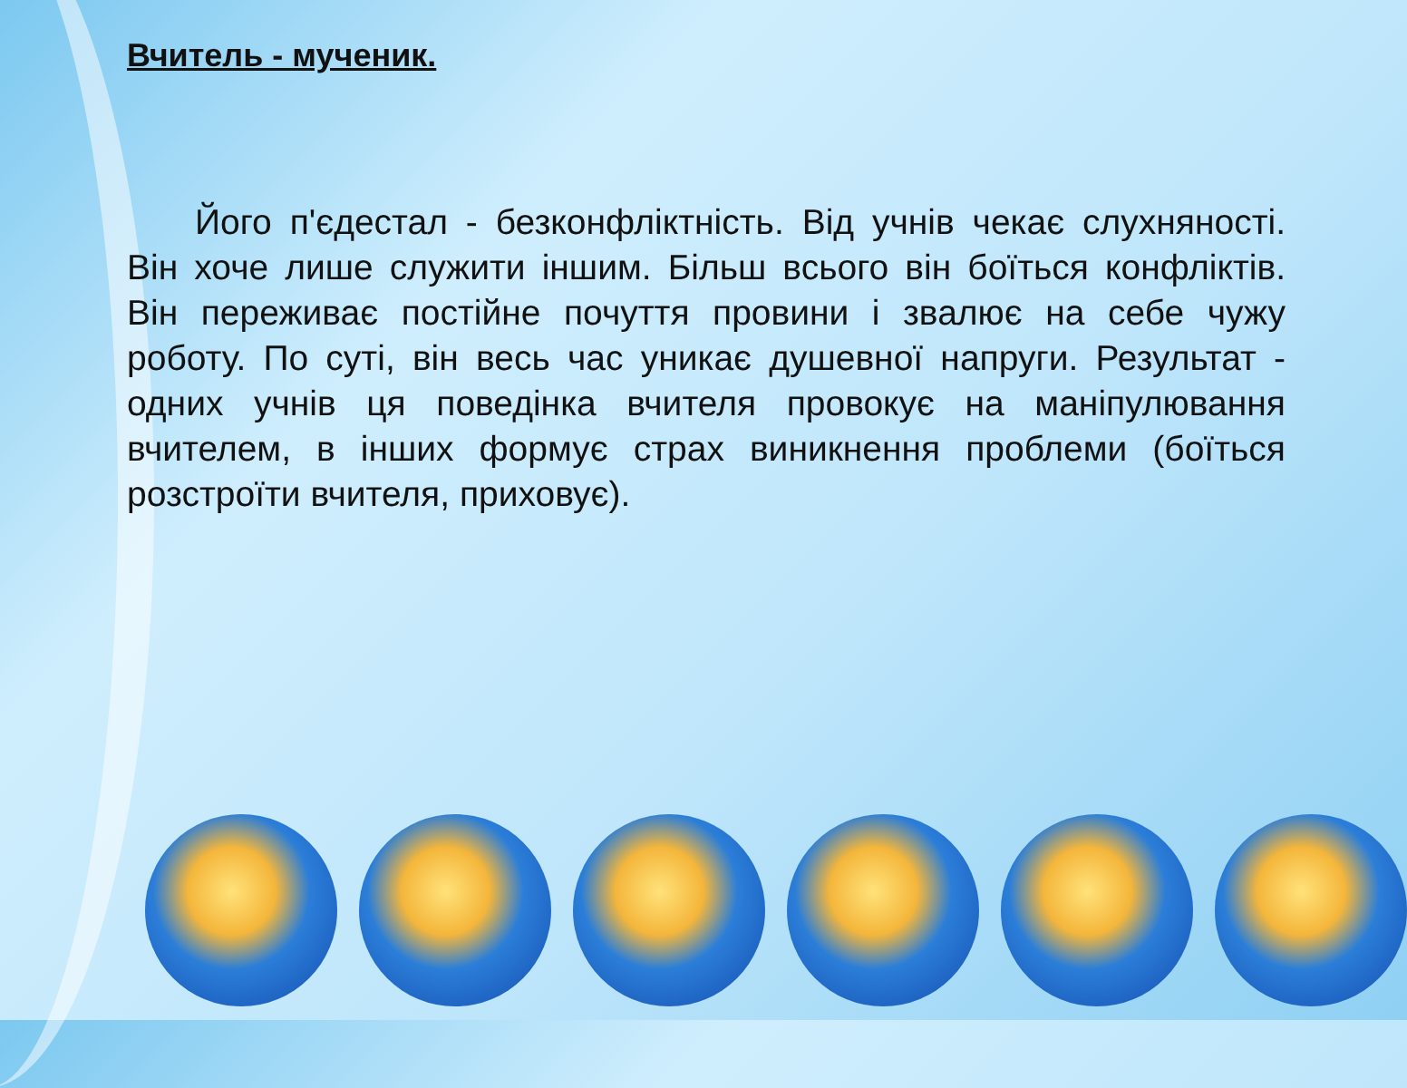Вчитель - мученик.
Його п'єдестал - безконфліктність. Від учнів чекає слухняності. Він хоче лише служити іншим. Більш всього він боїться конфліктів. Він переживає постійне почуття провини і звалює на себе чужу роботу. По суті, він весь час уникає душевної напруги. Результат - одних учнів ця поведінка вчителя провокує на маніпулювання вчителем, в інших формує страх виникнення проблеми (боїться розстроїти вчителя, приховує).